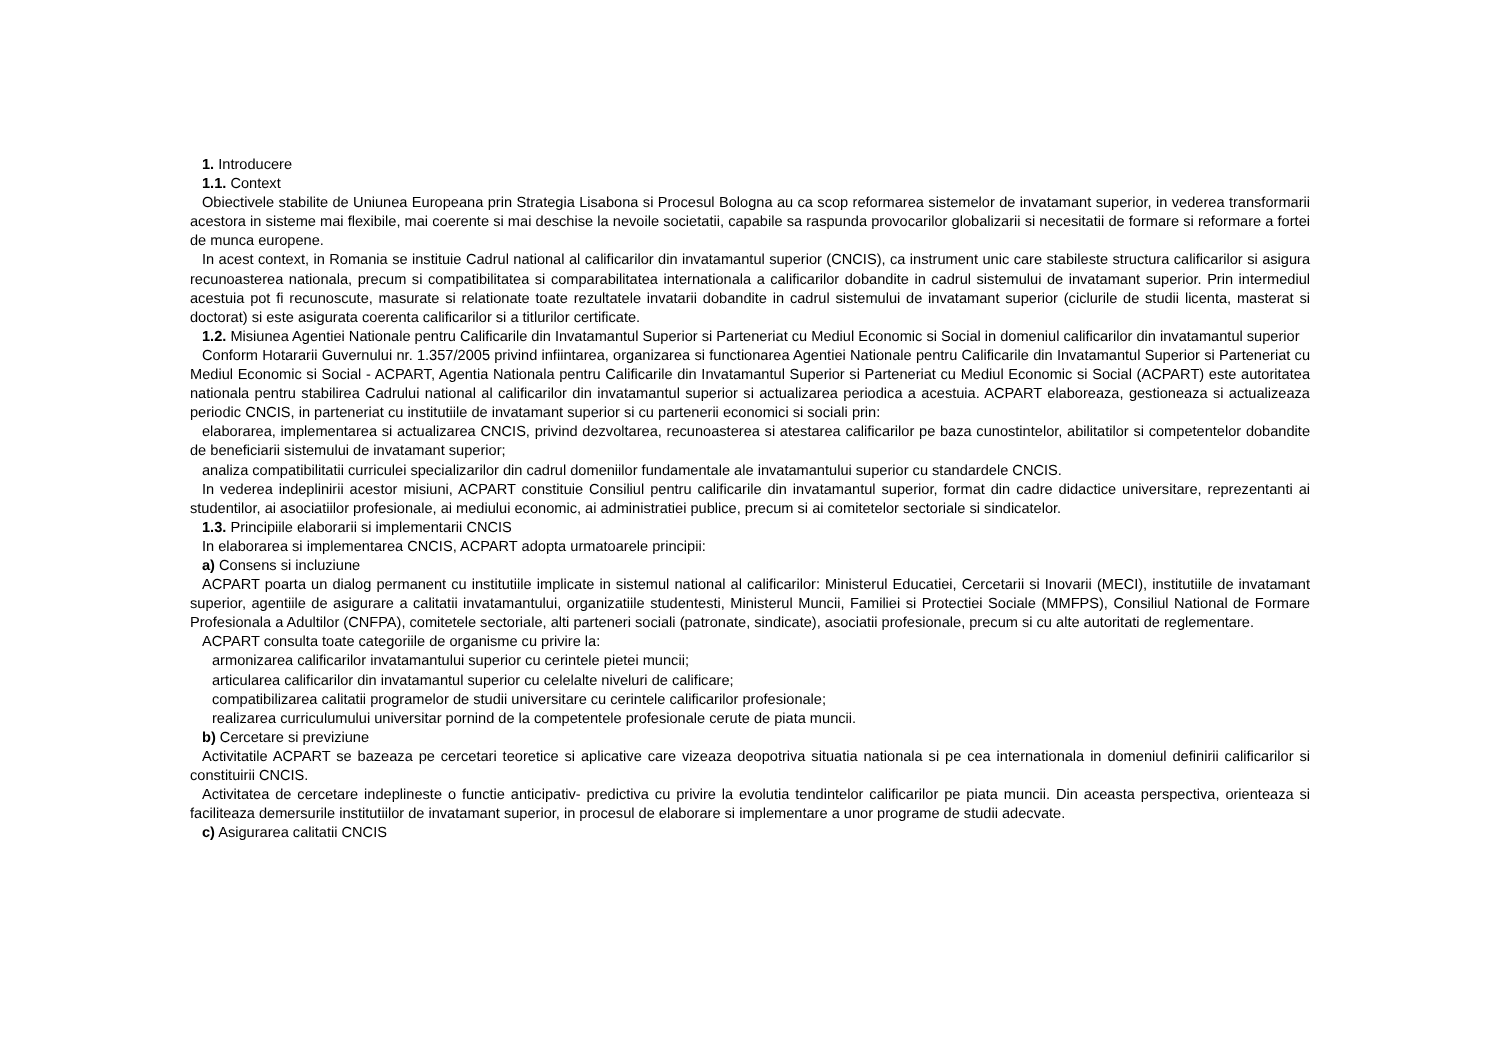1. Introducere
1.1. Context
Obiectivele stabilite de Uniunea Europeana prin Strategia Lisabona si Procesul Bologna au ca scop reformarea sistemelor de invatamant superior, in vederea transformarii acestora in sisteme mai flexibile, mai coerente si mai deschise la nevoile societatii, capabile sa raspunda provocarilor globalizarii si necesitatii de formare si reformare a fortei de munca europene.
In acest context, in Romania se instituie Cadrul national al calificarilor din invatamantul superior (CNCIS), ca instrument unic care stabileste structura calificarilor si asigura recunoasterea nationala, precum si compatibilitatea si comparabilitatea internationala a calificarilor dobandite in cadrul sistemului de invatamant superior. Prin intermediul acestuia pot fi recunoscute, masurate si relationate toate rezultatele invatarii dobandite in cadrul sistemului de invatamant superior (ciclurile de studii licenta, masterat si doctorat) si este asigurata coerenta calificarilor si a titlurilor certificate.
1.2. Misiunea Agentiei Nationale pentru Calificarile din Invatamantul Superior si Parteneriat cu Mediul Economic si Social in domeniul calificarilor din invatamantul superior
Conform Hotararii Guvernului nr. 1.357/2005 privind infiintarea, organizarea si functionarea Agentiei Nationale pentru Calificarile din Invatamantul Superior si Parteneriat cu Mediul Economic si Social - ACPART, Agentia Nationala pentru Calificarile din Invatamantul Superior si Parteneriat cu Mediul Economic si Social (ACPART) este autoritatea nationala pentru stabilirea Cadrului national al calificarilor din invatamantul superior si actualizarea periodica a acestuia. ACPART elaboreaza, gestioneaza si actualizeaza periodic CNCIS, in parteneriat cu institutiile de invatamant superior si cu partenerii economici si sociali prin:
elaborarea, implementarea si actualizarea CNCIS, privind dezvoltarea, recunoasterea si atestarea calificarilor pe baza cunostintelor, abilitatilor si competentelor dobandite de beneficiarii sistemului de invatamant superior;
analiza compatibilitatii curriculei specializarilor din cadrul domeniilor fundamentale ale invatamantului superior cu standardele CNCIS.
In vederea indeplinirii acestor misiuni, ACPART constituie Consiliul pentru calificarile din invatamantul superior, format din cadre didactice universitare, reprezentanti ai studentilor, ai asociatiilor profesionale, ai mediului economic, ai administratiei publice, precum si ai comitetelor sectoriale si sindicatelor.
1.3. Principiile elaborarii si implementarii CNCIS
In elaborarea si implementarea CNCIS, ACPART adopta urmatoarele principii:
a) Consens si incluziune
ACPART poarta un dialog permanent cu institutiile implicate in sistemul national al calificarilor: Ministerul Educatiei, Cercetarii si Inovarii (MECI), institutiile de invatamant superior, agentiile de asigurare a calitatii invatamantului, organizatiile studentesti, Ministerul Muncii, Familiei si Protectiei Sociale (MMFPS), Consiliul National de Formare Profesionala a Adultilor (CNFPA), comitetele sectoriale, alti parteneri sociali (patronate, sindicate), asociatii profesionale, precum si cu alte autoritati de reglementare.
ACPART consulta toate categoriile de organisme cu privire la:
armonizarea calificarilor invatamantului superior cu cerintele pietei muncii;
articularea calificarilor din invatamantul superior cu celelalte niveluri de calificare;
compatibilizarea calitatii programelor de studii universitare cu cerintele calificarilor profesionale;
realizarea curriculumului universitar pornind de la competentele profesionale cerute de piata muncii.
b) Cercetare si previziune
Activitatile ACPART se bazeaza pe cercetari teoretice si aplicative care vizeaza deopotriva situatia nationala si pe cea internationala in domeniul definirii calificarilor si constituirii CNCIS.
Activitatea de cercetare indeplineste o functie anticipativ- predictiva cu privire la evolutia tendintelor calificarilor pe piata muncii. Din aceasta perspectiva, orienteaza si faciliteaza demersurile institutiilor de invatamant superior, in procesul de elaborare si implementare a unor programe de studii adecvate.
c) Asigurarea calitatii CNCIS